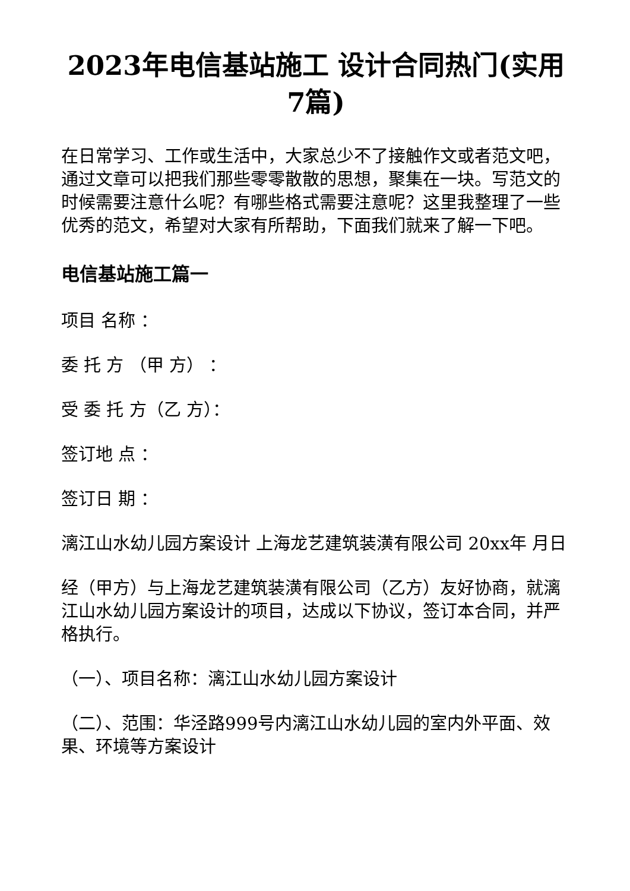2023年电信基站施工 设计合同热门(实用7篇)
在日常学习、工作或生活中，大家总少不了接触作文或者范文吧，通过文章可以把我们那些零零散散的思想，聚集在一块。写范文的时候需要注意什么呢？有哪些格式需要注意呢？这里我整理了一些优秀的范文，希望对大家有所帮助，下面我们就来了解一下吧。
电信基站施工篇一
项目 名称 ：
委 托 方 （甲 方） ：
受 委 托 方（乙 方）：
签订地 点 ：
签订日 期 ：
漓江山水幼儿园方案设计 上海龙艺建筑装潢有限公司 20xx年 月日
经（甲方）与上海龙艺建筑装潢有限公司（乙方）友好协商，就漓江山水幼儿园方案设计的项目，达成以下协议，签订本合同，并严格执行。
（一）、项目名称：漓江山水幼儿园方案设计
（二）、范围：华泾路999号内漓江山水幼儿园的室内外平面、效果、环境等方案设计